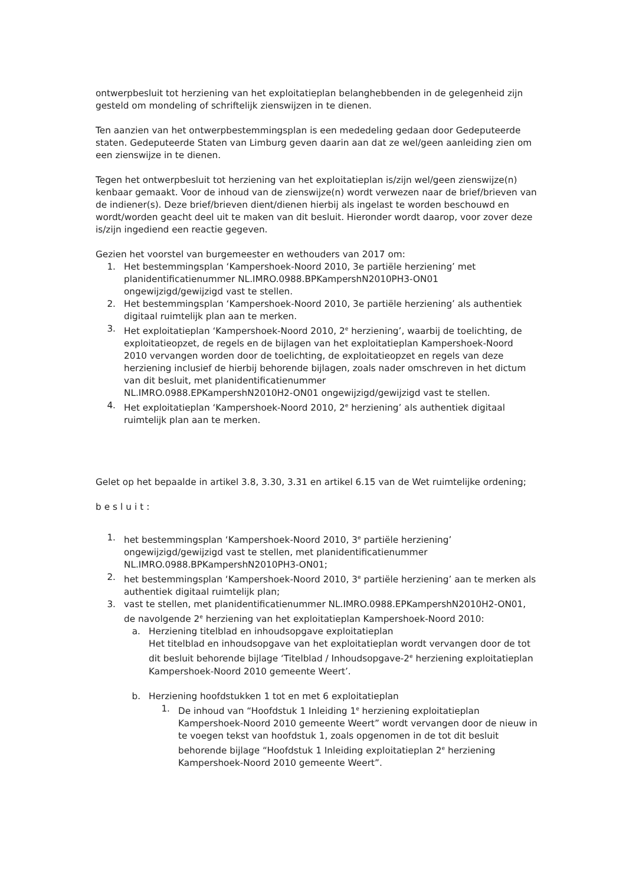ontwerpbesluit tot herziening van het exploitatieplan belanghebbenden in de gelegenheid zijn gesteld om mondeling of schriftelijk zienswijzen in te dienen.
Ten aanzien van het ontwerpbestemmingsplan is een mededeling gedaan door Gedeputeerde staten. Gedeputeerde Staten van Limburg geven daarin aan dat ze wel/geen aanleiding zien om een zienswijze in te dienen.
Tegen het ontwerpbesluit tot herziening van het exploitatieplan is/zijn wel/geen zienswijze(n) kenbaar gemaakt. Voor de inhoud van de zienswijze(n) wordt verwezen naar de brief/brieven van de indiener(s). Deze brief/brieven dient/dienen hierbij als ingelast te worden beschouwd en wordt/worden geacht deel uit te maken van dit besluit. Hieronder wordt daarop, voor zover deze is/zijn ingediend een reactie gegeven.
Gezien het voorstel van burgemeester en wethouders van 2017 om:
1. Het bestemmingsplan ‘Kampershoek-Noord 2010, 3e partiële herziening’ met planidentificatienummer NL.IMRO.0988.BPKampershN2010PH3-ON01 ongewijzigd/gewijzigd vast te stellen.
2. Het bestemmingsplan ‘Kampershoek-Noord 2010, 3e partiële herziening’ als authentiek digitaal ruimtelijk plan aan te merken.
3. Het exploitatieplan ‘Kampershoek-Noord 2010, 2<sup>e</sup> herziening’, waarbij de toelichting, de exploitatieopzet, de regels en de bijlagen van het exploitatieplan Kampershoek-Noord 2010 vervangen worden door de toelichting, de exploitatieopzet en regels van deze herziening inclusief de hierbij behorende bijlagen, zoals nader omschreven in het dictum van dit besluit, met planidentificatienummer
NL.IMRO.0988.EPKampershN2010H2-ON01 ongewijzigd/gewijzigd vast te stellen.
4. Het exploitatieplan ‘Kampershoek-Noord 2010, 2<sup>e</sup> herziening’ als authentiek digitaal ruimtelijk plan aan te merken.
Gelet op het bepaalde in artikel 3.8, 3.30, 3.31 en artikel 6.15 van de Wet ruimtelijke ordening;
besluit:
1. het bestemmingsplan ‘Kampershoek-Noord 2010, 3<sup>e</sup> partiële herziening’ ongewijzigd/gewijzigd vast te stellen, met planidentificatienummer NL.IMRO.0988.BPKampershN2010PH3-ON01;
2. het bestemmingsplan ‘Kampershoek-Noord 2010, 3<sup>e</sup> partiële herziening’ aan te merken als authentiek digitaal ruimtelijk plan;
3. vast te stellen, met planidentificatienummer NL.IMRO.0988.EPKampershN2010H2-ON01, de navolgende 2<sup>e</sup> herziening van het exploitatieplan Kampershoek-Noord 2010:
a. Herziening titelblad en inhoudsopgave exploitatieplan
Het titelblad en inhoudsopgave van het exploitatieplan wordt vervangen door de tot dit besluit behorende bijlage ‘Titelblad / Inhoudsopgave-2<sup>e</sup> herziening exploitatieplan Kampershoek-Noord 2010 gemeente Weert’.
b. Herziening hoofdstukken 1 tot en met 6 exploitatieplan
1. De inhoud van “Hoofdstuk 1 Inleiding 1<sup>e</sup> herziening exploitatieplan Kampershoek-Noord 2010 gemeente Weert” wordt vervangen door de nieuw in te voegen tekst van hoofdstuk 1, zoals opgenomen in de tot dit besluit behorende bijlage “Hoofdstuk 1 Inleiding exploitatieplan 2<sup>e</sup> herziening Kampershoek-Noord 2010 gemeente Weert”.